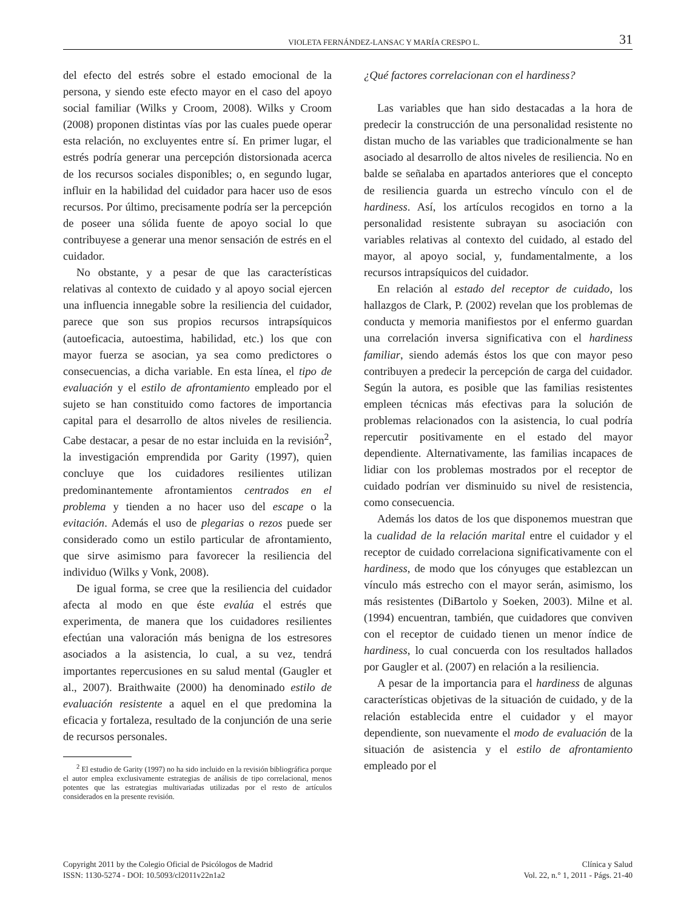VIOLETA FERNÁNDEZ-LANSAC Y MARÍA CRESPO L. 31
del efecto del estrés sobre el estado emocional de la persona, y siendo este efecto mayor en el caso del apoyo social familiar (Wilks y Croom, 2008). Wilks y Croom (2008) proponen distintas vías por las cuales puede operar esta relación, no excluyentes entre sí. En primer lugar, el estrés podría generar una percepción distorsionada acerca de los recursos sociales disponibles; o, en segundo lugar, influir en la habilidad del cuidador para hacer uso de esos recursos. Por último, precisamente podría ser la percepción de poseer una sólida fuente de apoyo social lo que contribuyese a generar una menor sensación de estrés en el cuidador.
No obstante, y a pesar de que las características relativas al contexto de cuidado y al apoyo social ejercen una influencia innegable sobre la resiliencia del cuidador, parece que son sus propios recursos intrapsíquicos (autoeficacia, autoestima, habilidad, etc.) los que con mayor fuerza se asocian, ya sea como predictores o consecuencias, a dicha variable. En esta línea, el tipo de evaluación y el estilo de afrontamiento empleado por el sujeto se han constituido como factores de importancia capital para el desarrollo de altos niveles de resiliencia. Cabe destacar, a pesar de no estar incluida en la revisión<sup>2</sup>, la investigación emprendida por Garity (1997), quien concluye que los cuidadores resilientes utilizan predominantemente afrontamientos centrados en el problema y tienden a no hacer uso del escape o la evitación. Además el uso de plegarias o rezos puede ser considerado como un estilo particular de afrontamiento, que sirve asimismo para favorecer la resiliencia del individuo (Wilks y Vonk, 2008).
De igual forma, se cree que la resiliencia del cuidador afecta al modo en que éste evalúa el estrés que experimenta, de manera que los cuidadores resilientes efectúan una valoración más benigna de los estresores asociados a la asistencia, lo cual, a su vez, tendrá importantes repercusiones en su salud mental (Gaugler et al., 2007). Braithwaite (2000) ha denominado estilo de evaluación resistente a aquel en el que predomina la eficacia y fortaleza, resultado de la conjunción de una serie de recursos personales.
<sup>2</sup> El estudio de Garity (1997) no ha sido incluido en la revisión bibliográfica porque el autor emplea exclusivamente estrategias de análisis de tipo correlacional, menos potentes que las estrategias multivariadas utilizadas por el resto de artículos considerados en la presente revisión.
¿Qué factores correlacionan con el hardiness?
Las variables que han sido destacadas a la hora de predecir la construcción de una personalidad resistente no distan mucho de las variables que tradicionalmente se han asociado al desarrollo de altos niveles de resiliencia. No en balde se señalaba en apartados anteriores que el concepto de resiliencia guarda un estrecho vínculo con el de hardiness. Así, los artículos recogidos en torno a la personalidad resistente subrayan su asociación con variables relativas al contexto del cuidado, al estado del mayor, al apoyo social, y, fundamentalmente, a los recursos intrapsíquicos del cuidador.
En relación al estado del receptor de cuidado, los hallazgos de Clark, P. (2002) revelan que los problemas de conducta y memoria manifiestos por el enfermo guardan una correlación inversa significativa con el hardiness familiar, siendo además éstos los que con mayor peso contribuyen a predecir la percepción de carga del cuidador. Según la autora, es posible que las familias resistentes empleen técnicas más efectivas para la solución de problemas relacionados con la asistencia, lo cual podría repercutir positivamente en el estado del mayor dependiente. Alternativamente, las familias incapaces de lidiar con los problemas mostrados por el receptor de cuidado podrían ver disminuido su nivel de resistencia, como consecuencia.
Además los datos de los que disponemos muestran que la cualidad de la relación marital entre el cuidador y el receptor de cuidado correlaciona significativamente con el hardiness, de modo que los cónyuges que establezcan un vínculo más estrecho con el mayor serán, asimismo, los más resistentes (DiBartolo y Soeken, 2003). Milne et al. (1994) encuentran, también, que cuidadores que conviven con el receptor de cuidado tienen un menor índice de hardiness, lo cual concuerda con los resultados hallados por Gaugler et al. (2007) en relación a la resiliencia.
A pesar de la importancia para el hardiness de algunas características objetivas de la situación de cuidado, y de la relación establecida entre el cuidador y el mayor dependiente, son nuevamente el modo de evaluación de la situación de asistencia y el estilo de afrontamiento empleado por el
Copyright 2011 by the Colegio Oficial de Psicólogos de Madrid
ISSN: 1130-5274 - DOI: 10.5093/cl2011v22n1a2
Clínica y Salud
Vol. 22, n.° 1, 2011 - Págs. 21-40